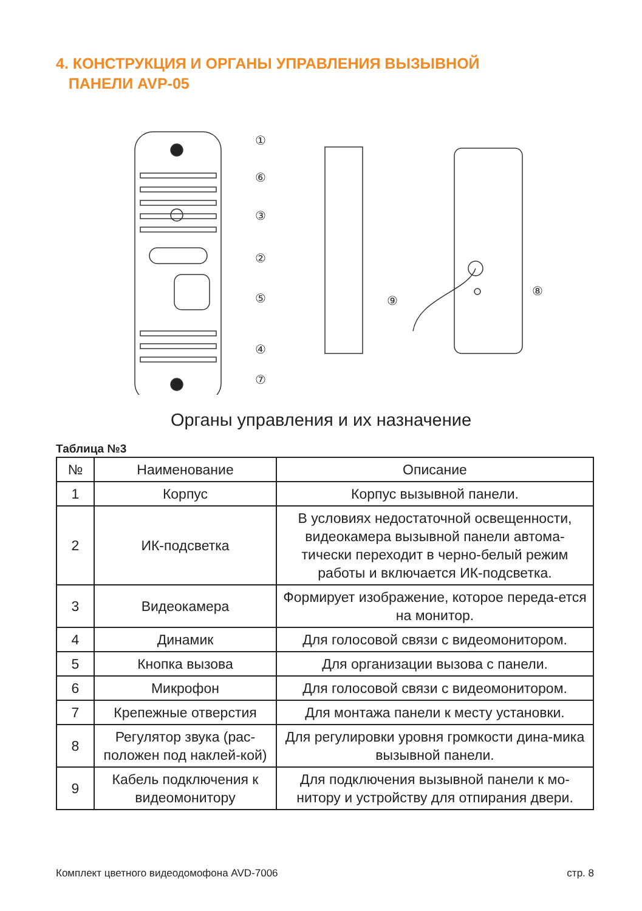4. КОНСТРУКЦИЯ И ОРГАНЫ УПРАВЛЕНИЯ ВЫЗЫВНОЙ
ПАНЕЛИ AVP-05
①
⑥
③
②
⑤
④
⑦
⑨
⑧
Органы управления и их назначение
Таблица №3
| № | Наименование | Описание |
| --- | --- | --- |
| 1 | Корпус | Корпус вызывной панели. |
| 2 | ИК-подсветка | В условиях недостаточной освещенности, видеокамера вызывной панели автома-тически переходит в черно-белый режим работы и включается ИК-подсветка. |
| 3 | Видеокамера | Формирует изображение, которое переда-ется на монитор. |
| 4 | Динамик | Для голосовой связи с видеомонитором. |
| 5 | Кнопка вызова | Для организации вызова с панели. |
| 6 | Микрофон | Для голосовой связи с видеомонитором. |
| 7 | Крепежные отверстия | Для монтажа панели к месту установки. |
| 8 | Регулятор звука (рас-положен под наклей-кой) | Для регулировки уровня громкости дина-мика вызывной панели. |
| 9 | Кабель подключения к видеомонитору | Для подключения вызывной панели к мо-нитору и устройству для отпирания двери. |
Комплект цветного видеодомофона AVD-7006 стр. 8